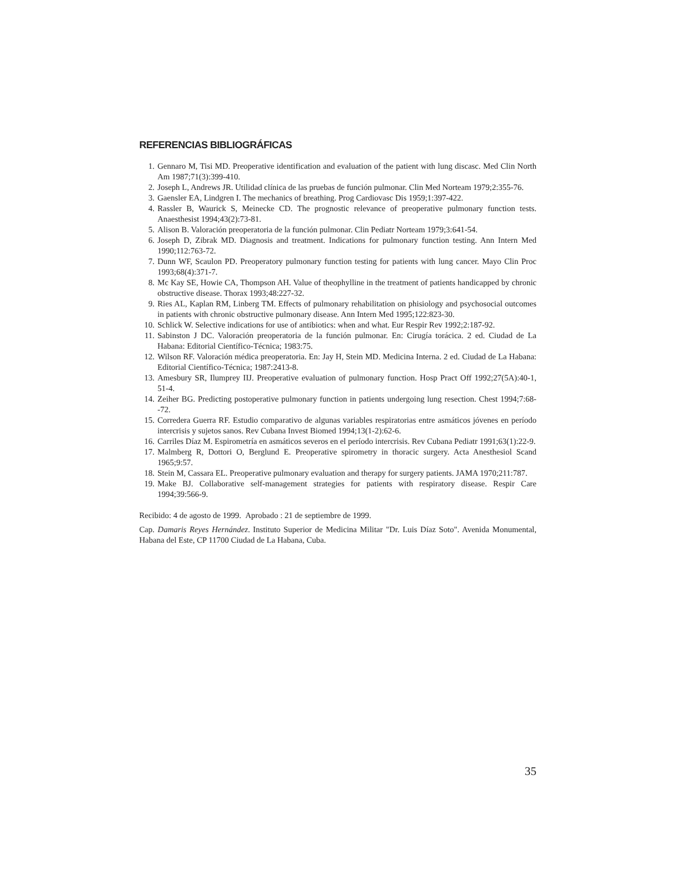REFERENCIAS BIBLIOGRÁFICAS
1. Gennaro M, Tisi MD. Preoperative identification and evaluation of the patient with lung discasc. Med Clin North Am 1987;71(3):399-410.
2. Joseph L, Andrews JR. Utilidad clínica de las pruebas de función pulmonar. Clin Med Norteam 1979;2:355-76.
3. Gaensler EA, Lindgren I. The mechanics of breathing. Prog Cardiovasc Dis 1959;1:397-422.
4. Rassler B, Waurick S, Meinecke CD. The prognostic relevance of preoperative pulmonary function tests. Anaesthesist 1994;43(2):73-81.
5. Alison B. Valoración preoperatoria de la función pulmonar. Clin Pediatr Norteam 1979;3:641-54.
6. Joseph D, Zibrak MD. Diagnosis and treatment. Indications for pulmonary function testing. Ann Intern Med 1990;112:763-72.
7. Dunn WF, Scaulon PD. Preoperatory pulmonary function testing for patients with lung cancer. Mayo Clin Proc 1993;68(4):371-7.
8. Mc Kay SE, Howie CA, Thompson AH. Value of theophylline in the treatment of patients handicapped by chronic obstructive disease. Thorax 1993;48:227-32.
9. Ries AL, Kaplan RM, Linberg TM. Effects of pulmonary rehabilitation on phisiology and psychosocial outcomes in patients with chronic obstructive pulmonary disease. Ann Intern Med 1995;122:823-30.
10. Schlick W. Selective indications for use of antibiotics: when and what. Eur Respir Rev 1992;2:187-92.
11. Sabinston J DC. Valoración preoperatoria de la función pulmonar. En: Cirugía torácica. 2 ed. Ciudad de La Habana: Editorial Científico-Técnica; 1983:75.
12. Wilson RF. Valoración médica preoperatoria. En: Jay H, Stein MD. Medicina Interna. 2 ed. Ciudad de La Habana: Editorial Científico-Técnica; 1987:2413-8.
13. Amesbury SR, Ilumprey IIJ. Preoperative evaluation of pulmonary function. Hosp Pract Off 1992;27(5A):40-1, 51-4.
14. Zeiher BG. Predicting postoperative pulmonary function in patients undergoing lung resection. Chest 1994;7:68--72.
15. Corredera Guerra RF. Estudio comparativo de algunas variables respiratorias entre asmáticos jóvenes en período intercrisis y sujetos sanos. Rev Cubana Invest Biomed 1994;13(1-2):62-6.
16. Carriles Díaz M. Espirometría en asmáticos severos en el período intercrisis. Rev Cubana Pediatr 1991;63(1):22-9.
17. Malmberg R, Dottori O, Berglund E. Preoperative spirometry in thoracic surgery. Acta Anesthesiol Scand 1965;9:57.
18. Stein M, Cassara EL. Preoperative pulmonary evaluation and therapy for surgery patients. JAMA 1970;211:787.
19. Make BJ. Collaborative self-management strategies for patients with respiratory disease. Respir Care 1994;39:566-9.
Recibido: 4 de agosto de 1999. Aprobado : 21 de septiembre de 1999.
Cap. Damaris Reyes Hernández. Instituto Superior de Medicina Militar "Dr. Luis Díaz Soto". Avenida Monumental, Habana del Este, CP 11700 Ciudad de La Habana, Cuba.
35